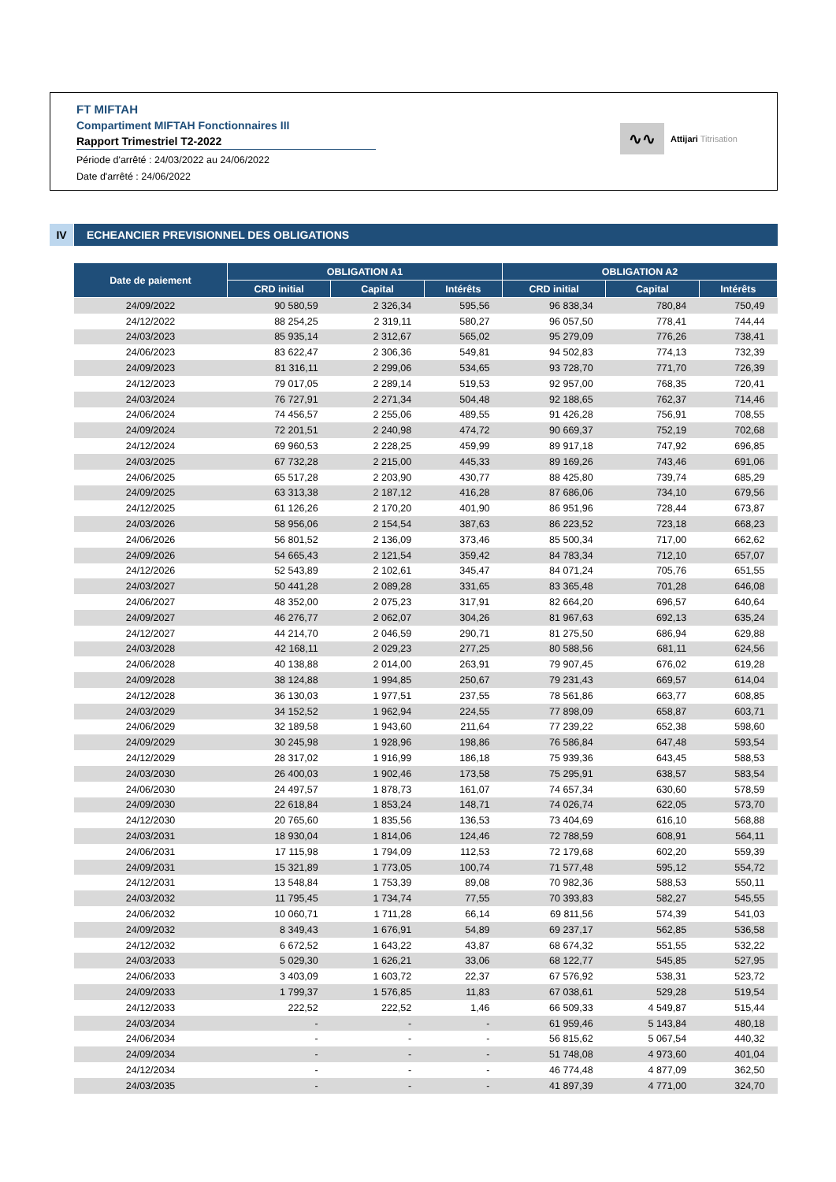FT MIFTAH
Compartiment MIFTAH Fonctionnaires III
Rapport Trimestriel T2-2022
Période d'arrêté : 24/03/2022 au 24/06/2022
Date d'arrêté : 24/06/2022
∿∿
Attijari Titrisation
IV ECHEANCIER PREVISIONNEL DES OBLIGATIONS
| Date de paiement | OBLIGATION A1 | | | OBLIGATION A2 | | |
| --- | --- | --- | --- | --- | --- | --- |
| | CRD initial | Capital | Intérêts | CRD initial | Capital | Intérêts |
| 24/09/2022 | 90 580,59 | 2 326,34 | 595,56 | 96 838,34 | 780,84 | 750,49 |
| 24/12/2022 | 88 254,25 | 2 319,11 | 580,27 | 96 057,50 | 778,41 | 744,44 |
| 24/03/2023 | 85 935,14 | 2 312,67 | 565,02 | 95 279,09 | 776,26 | 738,41 |
| 24/06/2023 | 83 622,47 | 2 306,36 | 549,81 | 94 502,83 | 774,13 | 732,39 |
| 24/09/2023 | 81 316,11 | 2 299,06 | 534,65 | 93 728,70 | 771,70 | 726,39 |
| 24/12/2023 | 79 017,05 | 2 289,14 | 519,53 | 92 957,00 | 768,35 | 720,41 |
| 24/03/2024 | 76 727,91 | 2 271,34 | 504,48 | 92 188,65 | 762,37 | 714,46 |
| 24/06/2024 | 74 456,57 | 2 255,06 | 489,55 | 91 426,28 | 756,91 | 708,55 |
| 24/09/2024 | 72 201,51 | 2 240,98 | 474,72 | 90 669,37 | 752,19 | 702,68 |
| 24/12/2024 | 69 960,53 | 2 228,25 | 459,99 | 89 917,18 | 747,92 | 696,85 |
| 24/03/2025 | 67 732,28 | 2 215,00 | 445,33 | 89 169,26 | 743,46 | 691,06 |
| 24/06/2025 | 65 517,28 | 2 203,90 | 430,77 | 88 425,80 | 739,74 | 685,29 |
| 24/09/2025 | 63 313,38 | 2 187,12 | 416,28 | 87 686,06 | 734,10 | 679,56 |
| 24/12/2025 | 61 126,26 | 2 170,20 | 401,90 | 86 951,96 | 728,44 | 673,87 |
| 24/03/2026 | 58 956,06 | 2 154,54 | 387,63 | 86 223,52 | 723,18 | 668,23 |
| 24/06/2026 | 56 801,52 | 2 136,09 | 373,46 | 85 500,34 | 717,00 | 662,62 |
| 24/09/2026 | 54 665,43 | 2 121,54 | 359,42 | 84 783,34 | 712,10 | 657,07 |
| 24/12/2026 | 52 543,89 | 2 102,61 | 345,47 | 84 071,24 | 705,76 | 651,55 |
| 24/03/2027 | 50 441,28 | 2 089,28 | 331,65 | 83 365,48 | 701,28 | 646,08 |
| 24/06/2027 | 48 352,00 | 2 075,23 | 317,91 | 82 664,20 | 696,57 | 640,64 |
| 24/09/2027 | 46 276,77 | 2 062,07 | 304,26 | 81 967,63 | 692,13 | 635,24 |
| 24/12/2027 | 44 214,70 | 2 046,59 | 290,71 | 81 275,50 | 686,94 | 629,88 |
| 24/03/2028 | 42 168,11 | 2 029,23 | 277,25 | 80 588,56 | 681,11 | 624,56 |
| 24/06/2028 | 40 138,88 | 2 014,00 | 263,91 | 79 907,45 | 676,02 | 619,28 |
| 24/09/2028 | 38 124,88 | 1 994,85 | 250,67 | 79 231,43 | 669,57 | 614,04 |
| 24/12/2028 | 36 130,03 | 1 977,51 | 237,55 | 78 561,86 | 663,77 | 608,85 |
| 24/03/2029 | 34 152,52 | 1 962,94 | 224,55 | 77 898,09 | 658,87 | 603,71 |
| 24/06/2029 | 32 189,58 | 1 943,60 | 211,64 | 77 239,22 | 652,38 | 598,60 |
| 24/09/2029 | 30 245,98 | 1 928,96 | 198,86 | 76 586,84 | 647,48 | 593,54 |
| 24/12/2029 | 28 317,02 | 1 916,99 | 186,18 | 75 939,36 | 643,45 | 588,53 |
| 24/03/2030 | 26 400,03 | 1 902,46 | 173,58 | 75 295,91 | 638,57 | 583,54 |
| 24/06/2030 | 24 497,57 | 1 878,73 | 161,07 | 74 657,34 | 630,60 | 578,59 |
| 24/09/2030 | 22 618,84 | 1 853,24 | 148,71 | 74 026,74 | 622,05 | 573,70 |
| 24/12/2030 | 20 765,60 | 1 835,56 | 136,53 | 73 404,69 | 616,10 | 568,88 |
| 24/03/2031 | 18 930,04 | 1 814,06 | 124,46 | 72 788,59 | 608,91 | 564,11 |
| 24/06/2031 | 17 115,98 | 1 794,09 | 112,53 | 72 179,68 | 602,20 | 559,39 |
| 24/09/2031 | 15 321,89 | 1 773,05 | 100,74 | 71 577,48 | 595,12 | 554,72 |
| 24/12/2031 | 13 548,84 | 1 753,39 | 89,08 | 70 982,36 | 588,53 | 550,11 |
| 24/03/2032 | 11 795,45 | 1 734,74 | 77,55 | 70 393,83 | 582,27 | 545,55 |
| 24/06/2032 | 10 060,71 | 1 711,28 | 66,14 | 69 811,56 | 574,39 | 541,03 |
| 24/09/2032 | 8 349,43 | 1 676,91 | 54,89 | 69 237,17 | 562,85 | 536,58 |
| 24/12/2032 | 6 672,52 | 1 643,22 | 43,87 | 68 674,32 | 551,55 | 532,22 |
| 24/03/2033 | 5 029,30 | 1 626,21 | 33,06 | 68 122,77 | 545,85 | 527,95 |
| 24/06/2033 | 3 403,09 | 1 603,72 | 22,37 | 67 576,92 | 538,31 | 523,72 |
| 24/09/2033 | 1 799,37 | 1 576,85 | 11,83 | 67 038,61 | 529,28 | 519,54 |
| 24/12/2033 | 222,52 | 222,52 | 1,46 | 66 509,33 | 4 549,87 | 515,44 |
| 24/03/2034 | - | - | - | 61 959,46 | 5 143,84 | 480,18 |
| 24/06/2034 | - | - | - | 56 815,62 | 5 067,54 | 440,32 |
| 24/09/2034 | - | - | - | 51 748,08 | 4 973,60 | 401,04 |
| 24/12/2034 | - | - | - | 46 774,48 | 4 877,09 | 362,50 |
| 24/03/2035 | - | - | - | 41 897,39 | 4 771,00 | 324,70 |